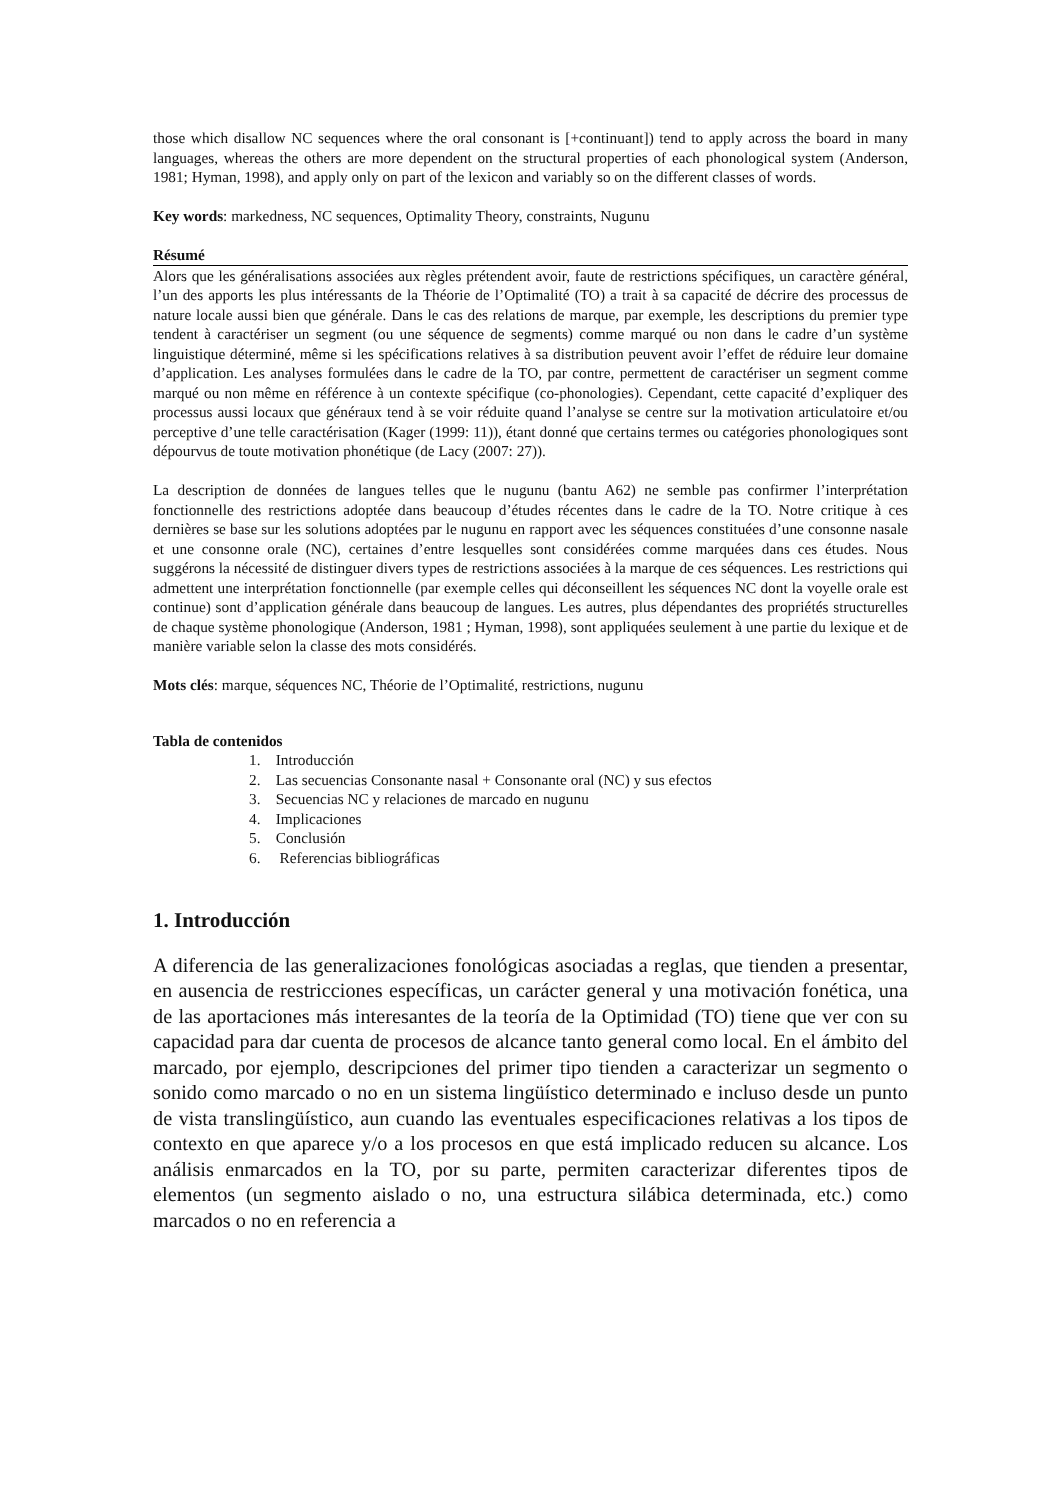those which disallow NC sequences where the oral consonant is [+continuant]) tend to apply across the board in many languages, whereas the others are more dependent on the structural properties of each phonological system (Anderson, 1981; Hyman, 1998), and apply only on part of the lexicon and variably so on the different classes of words.
Key words: markedness, NC sequences, Optimality Theory, constraints, Nugunu
Résumé
Alors que les généralisations associées aux règles prétendent avoir, faute de restrictions spécifiques, un caractère général, l’un des apports les plus intéressants de la Théorie de l’Optimalité (TO) a trait à sa capacité de décrire des processus de nature locale aussi bien que générale. Dans le cas des relations de marque, par exemple, les descriptions du premier type tendent à caractériser un segment (ou une séquence de segments) comme marqué ou non dans le cadre d’un système linguistique déterminé, même si les spécifications relatives à sa distribution peuvent avoir l’effet de réduire leur domaine d’application. Les analyses formulées dans le cadre de la TO, par contre, permettent de caractériser un segment comme marqué ou non même en référence à un contexte spécifique (co-phonologies). Cependant, cette capacité d’expliquer des processus aussi locaux que généraux tend à se voir réduite quand l’analyse se centre sur la motivation articulatoire et/ou perceptive d’une telle caractérisation (Kager (1999: 11)), étant donné que certains termes ou catégories phonologiques sont dépourvus de toute motivation phonétique (de Lacy (2007: 27)).
La description de données de langues telles que le nugunu (bantu A62) ne semble pas confirmer l’interprétation fonctionnelle des restrictions adoptée dans beaucoup d’études récentes dans le cadre de la TO. Notre critique à ces dernières se base sur les solutions adoptées par le nugunu en rapport avec les séquences constituées d’une consonne nasale et une consonne orale (NC), certaines d’entre lesquelles sont considérées comme marquées dans ces études. Nous suggérons la nécessité de distinguer divers types de restrictions associées à la marque de ces séquences. Les restrictions qui admettent une interprétation fonctionnelle (par exemple celles qui déconseillent les séquences NC dont la voyelle orale est continue) sont d’application générale dans beaucoup de langues. Les autres, plus dépendantes des propriétés structurelles de chaque système phonologique (Anderson, 1981 ; Hyman, 1998), sont appliquées seulement à une partie du lexique et de manière variable selon la classe des mots considérés.
Mots clés: marque, séquences NC, Théorie de l’Optimalité, restrictions, nugunu
Tabla de contenidos
1. Introducción
2. Las secuencias Consonante nasal + Consonante oral (NC) y sus efectos
3. Secuencias NC y relaciones de marcado en nugunu
4. Implicaciones
5. Conclusión
6. Referencias bibliográficas
1. Introducción
A diferencia de las generalizaciones fonológicas asociadas a reglas, que tienden a presentar, en ausencia de restricciones específicas, un carácter general y una motivación fonética, una de las aportaciones más interesantes de la teoría de la Optimidad (TO) tiene que ver con su capacidad para dar cuenta de procesos de alcance tanto general como local. En el ámbito del marcado, por ejemplo, descripciones del primer tipo tienden a caracterizar un segmento o sonido como marcado o no en un sistema lingüístico determinado e incluso desde un punto de vista translingüístico, aun cuando las eventuales especificaciones relativas a los tipos de contexto en que aparece y/o a los procesos en que está implicado reducen su alcance. Los análisis enmarcados en la TO, por su parte, permiten caracterizar diferentes tipos de elementos (un segmento aislado o no, una estructura silábica determinada, etc.) como marcados o no en referencia a